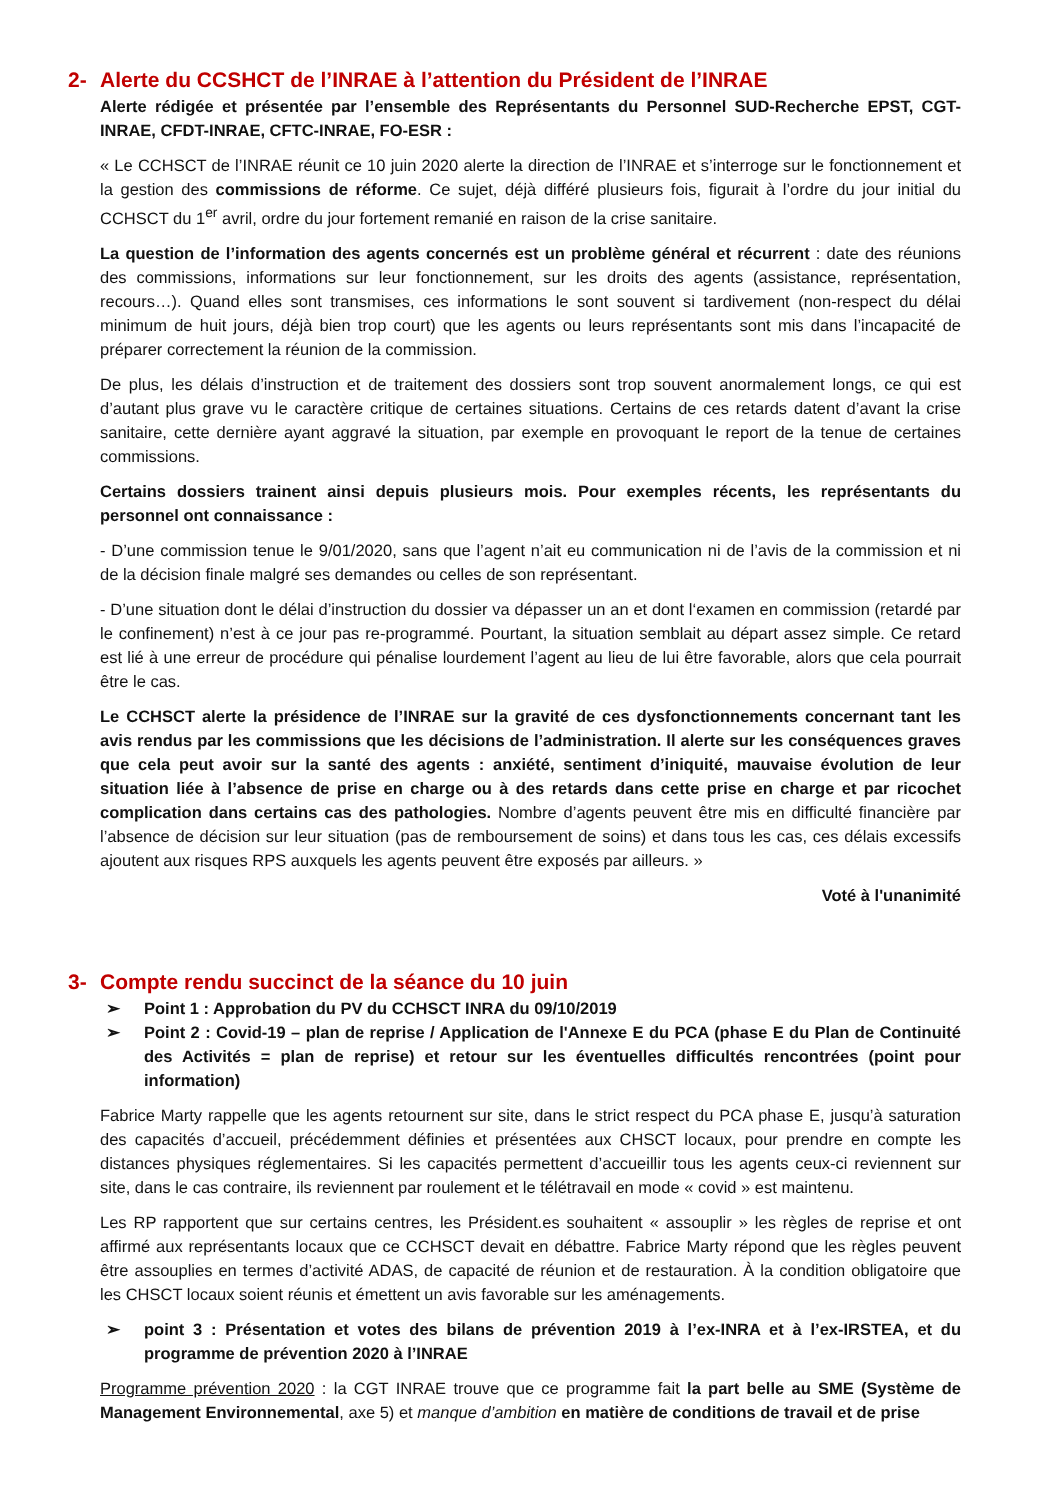2- Alerte du CCSHCT de l’INRAE à l’attention du Président de l’INRAE
Alerte rédigée et présentée par l’ensemble des Représentants du Personnel SUD-Recherche EPST, CGT-INRAE, CFDT-INRAE, CFTC-INRAE, FO-ESR :
« Le CCHSCT de l’INRAE réunit ce 10 juin 2020 alerte la direction de l’INRAE et s’interroge sur le fonctionnement et la gestion des commissions de réforme. Ce sujet, déjà différé plusieurs fois, figurait à l’ordre du jour initial du CCHSCT du 1<sup>er</sup> avril, ordre du jour fortement remanié en raison de la crise sanitaire.
La question de l’information des agents concernés est un problème général et récurrent : date des réunions des commissions, informations sur leur fonctionnement, sur les droits des agents (assistance, représentation, recours…). Quand elles sont transmises, ces informations le sont souvent si tardivement (non-respect du délai minimum de huit jours, déjà bien trop court) que les agents ou leurs représentants sont mis dans l’incapacité de préparer correctement la réunion de la commission.
De plus, les délais d’instruction et de traitement des dossiers sont trop souvent anormalement longs, ce qui est d’autant plus grave vu le caractère critique de certaines situations. Certains de ces retards datent d’avant la crise sanitaire, cette dernière ayant aggravé la situation, par exemple en provoquant le report de la tenue de certaines commissions.
Certains dossiers trainent ainsi depuis plusieurs mois. Pour exemples récents, les représentants du personnel ont connaissance :
- D’une commission tenue le 9/01/2020, sans que l’agent n’ait eu communication ni de l’avis de la commission et ni de la décision finale malgré ses demandes ou celles de son représentant.
- D’une situation dont le délai d’instruction du dossier va dépasser un an et dont l‘examen en commission (retardé par le confinement) n’est à ce jour pas re-programmé. Pourtant, la situation semblait au départ assez simple. Ce retard est lié à une erreur de procédure qui pénalise lourdement l’agent au lieu de lui être favorable, alors que cela pourrait être le cas.
Le CCHSCT alerte la présidence de l’INRAE sur la gravité de ces dysfonctionnements concernant tant les avis rendus par les commissions que les décisions de l’administration. Il alerte sur les conséquences graves que cela peut avoir sur la santé des agents : anxiété, sentiment d’iniquité, mauvaise évolution de leur situation liée à l’absence de prise en charge ou à des retards dans cette prise en charge et par ricochet complication dans certains cas des pathologies. Nombre d’agents peuvent être mis en difficulté financière par l’absence de décision sur leur situation (pas de remboursement de soins) et dans tous les cas, ces délais excessifs ajoutent aux risques RPS auxquels les agents peuvent être exposés par ailleurs. »
Voté à l'unanimité
3- Compte rendu succinct de la séance du 10 juin
➢ Point 1 : Approbation du PV du CCHSCT INRA du 09/10/2019
➢ Point 2 : Covid-19 – plan de reprise / Application de l'Annexe E du PCA (phase E du Plan de Continuité des Activités = plan de reprise) et retour sur les éventuelles difficultés rencontrées (point pour information)
Fabrice Marty rappelle que les agents retournent sur site, dans le strict respect du PCA phase E, jusqu’à saturation des capacités d’accueil, précédemment définies et présentées aux CHSCT locaux, pour prendre en compte les distances physiques réglementaires. Si les capacités permettent d’accueillir tous les agents ceux-ci reviennent sur site, dans le cas contraire, ils reviennent par roulement et le télétravail en mode « covid » est maintenu.
Les RP rapportent que sur certains centres, les Président.es souhaitent « assouplir » les règles de reprise et ont affirmé aux représentants locaux que ce CCHSCT devait en débattre. Fabrice Marty répond que les règles peuvent être assouplies en termes d’activité ADAS, de capacité de réunion et de restauration. À la condition obligatoire que les CHSCT locaux soient réunis et émettent un avis favorable sur les aménagements.
➢ point 3 : Présentation et votes des bilans de prévention 2019 à l’ex-INRA et à l’ex-IRSTEA, et du programme de prévention 2020 à l’INRAE
Programme prévention 2020 : la CGT INRAE trouve que ce programme fait la part belle au SME (Système de Management Environnemental, axe 5) et manque d’ambition en matière de conditions de travail et de prise